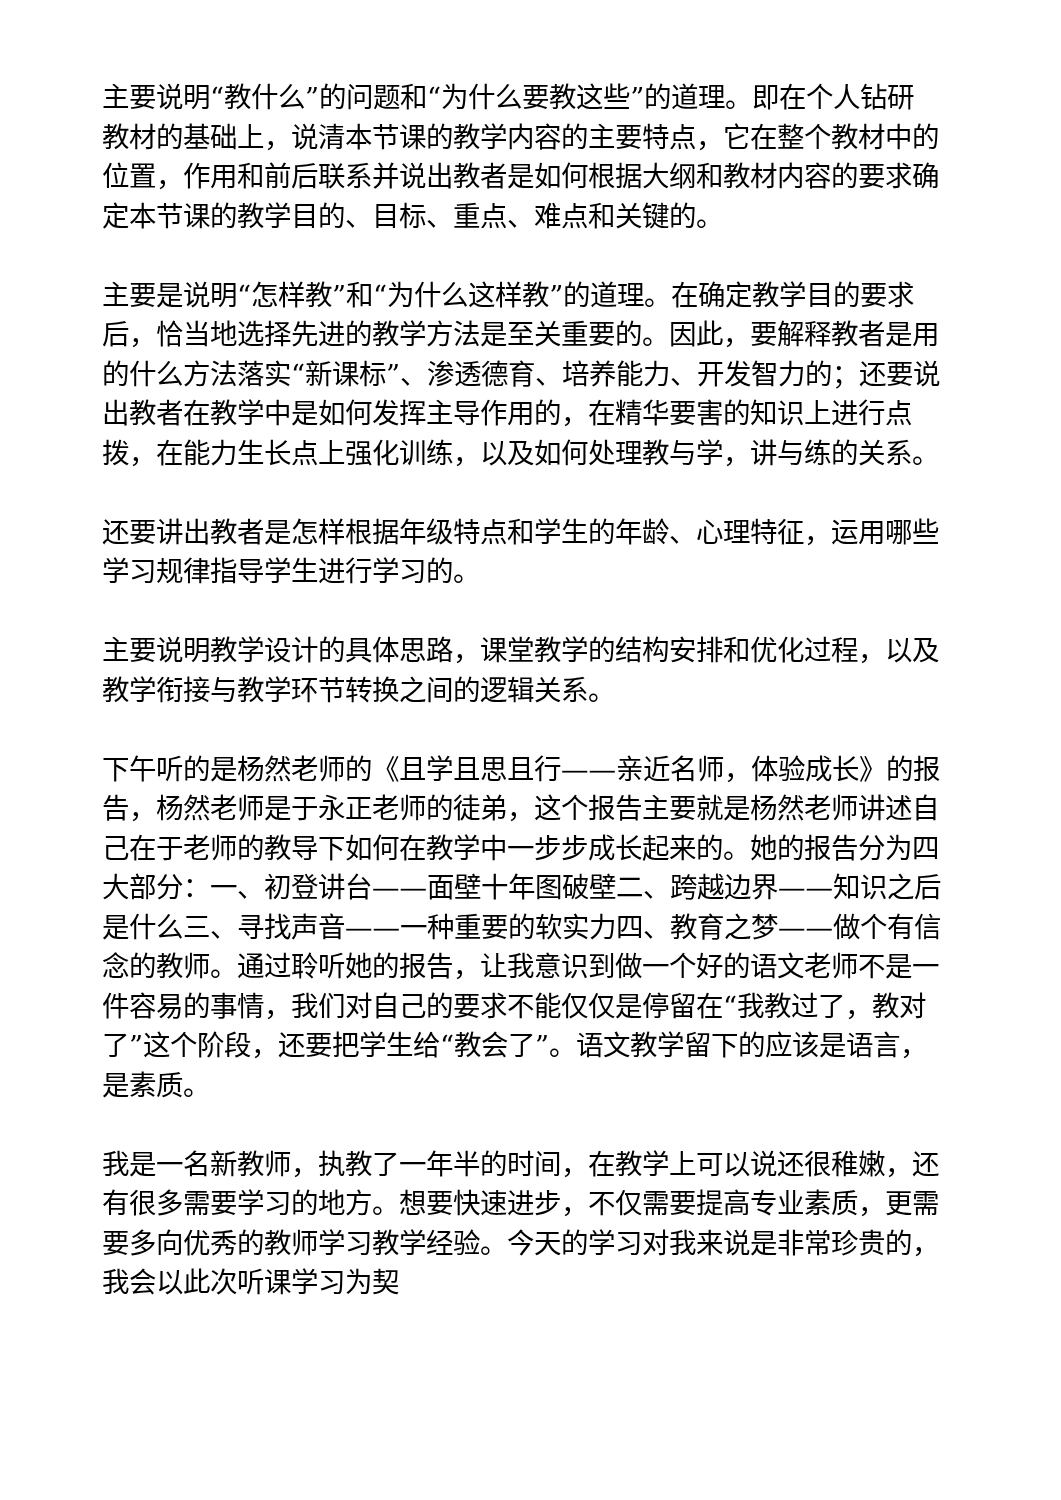主要说明“教什么”的问题和“为什么要教这些”的道理。即在个人钻研教材的基础上，说清本节课的教学内容的主要特点，它在整个教材中的位置，作用和前后联系并说出教者是如何根据大纲和教材内容的要求确定本节课的教学目的、目标、重点、难点和关键的。
主要是说明“怎样教”和“为什么这样教”的道理。在确定教学目的要求后，恰当地选择先进的教学方法是至关重要的。因此，要解释教者是用的什么方法落实“新课标”、渗透德育、培养能力、开发智力的；还要说出教者在教学中是如何发挥主导作用的，在精华要害的知识上进行点拨，在能力生长点上强化训练，以及如何处理教与学，讲与练的关系。
还要讲出教者是怎样根据年级特点和学生的年龄、心理特征，运用哪些学习规律指导学生进行学习的。
主要说明教学设计的具体思路，课堂教学的结构安排和优化过程，以及教学衔接与教学环节转换之间的逻辑关系。
下午听的是杨然老师的《且学且思且行——亲近名师，体验成长》的报告，杨然老师是于永正老师的徒弟，这个报告主要就是杨然老师讲述自己在于老师的教导下如何在教学中一步步成长起来的。她的报告分为四大部分：一、初登讲台——面壁十年图破壁二、跨越边界——知识之后是什么三、寻找声音——一种重要的软实力四、教育之梦——做个有信念的教师。通过聆听她的报告，让我意识到做一个好的语文老师不是一件容易的事情，我们对自己的要求不能仅仅是停留在“我教过了，教对了”这个阶段，还要把学生给“教会了”。语文教学留下的应该是语言，是素质。
我是一名新教师，执教了一年半的时间，在教学上可以说还很稚嫩，还有很多需要学习的地方。想要快速进步，不仅需要提高专业素质，更需要多向优秀的教师学习教学经验。今天的学习对我来说是非常珍贵的，我会以此次听课学习为契